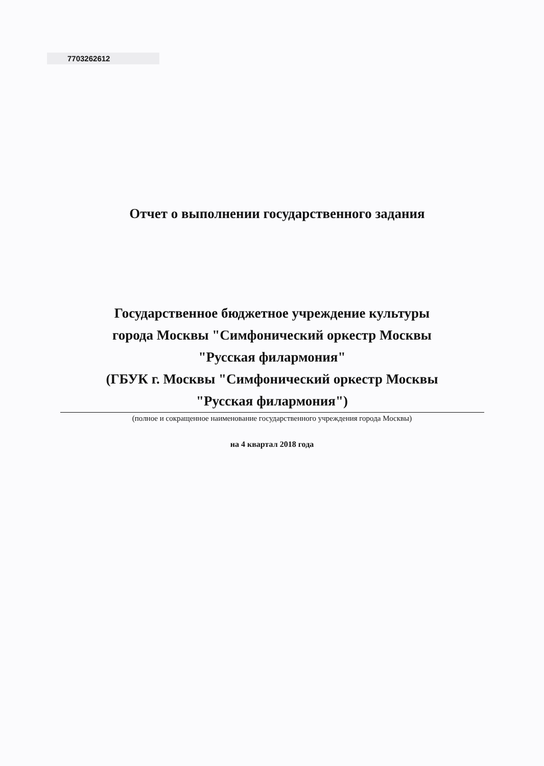7703262612
Отчет о выполнении государственного задания
Государственное бюджетное учреждение культуры
города Москвы "Симфонический оркестр Москвы
"Русская филармония"
(ГБУК г. Москвы "Симфонический оркестр Москвы
"Русская филармония")
(полное и сокращенное наименование государственного учреждения города Москвы)
на 4 квартал 2018 года